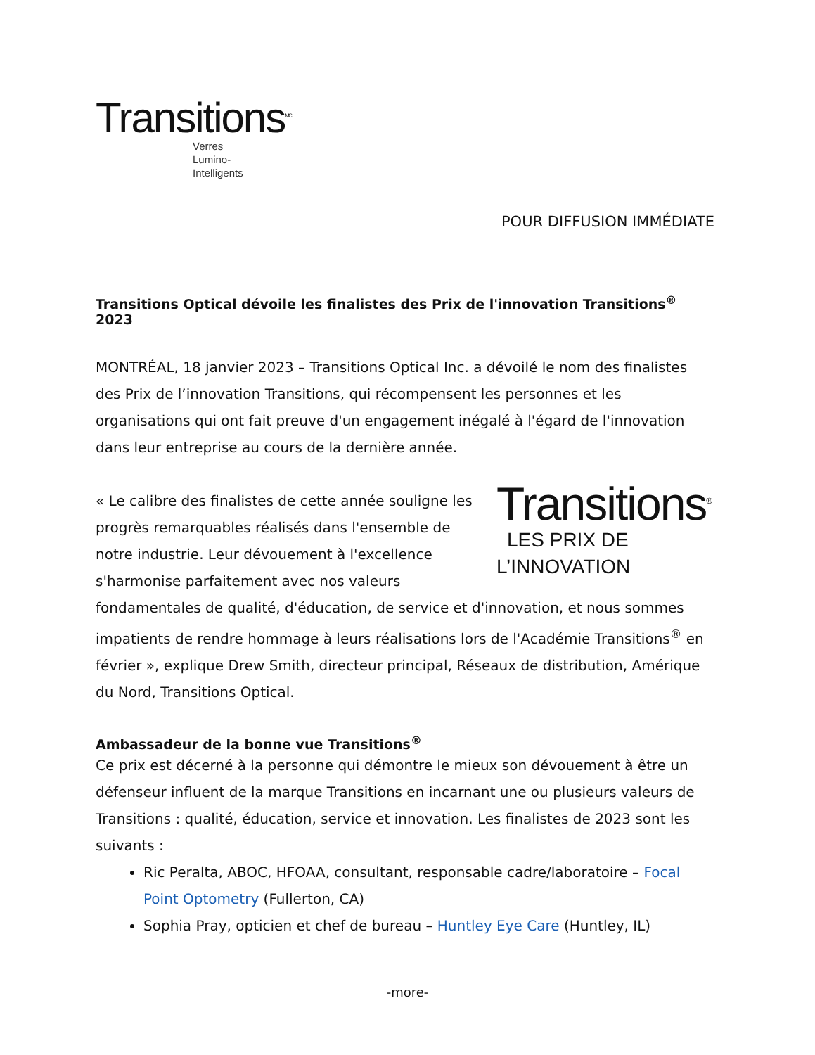Transitions<sup>MC</sup>
Verres
Lumino-
Intelligents
POUR DIFFUSION IMMÉDIATE
Transitions Optical dévoile les finalistes des Prix de l'innovation Transitions<sup>®</sup> 2023
MONTRÉAL, 18 janvier 2023 – Transitions Optical Inc. a dévoilé le nom des finalistes des Prix de l’innovation Transitions, qui récompensent les personnes et les organisations qui ont fait preuve d'un engagement inégalé à l'égard de l'innovation dans leur entreprise au cours de la dernière année.
Transitions<sup>®</sup>
LES PRIX DE
L’INNOVATION « Le calibre des finalistes de cette année souligne les progrès remarquables réalisés dans l'ensemble de notre industrie. Leur dévouement à l'excellence s'harmonise parfaitement avec nos valeurs fondamentales de qualité, d'éducation, de service et d'innovation, et nous sommes impatients de rendre hommage à leurs réalisations lors de l'Académie Transitions<sup>®</sup> en février », explique Drew Smith, directeur principal, Réseaux de distribution, Amérique du Nord, Transitions Optical.
Ambassadeur de la bonne vue Transitions<sup>®</sup>
Ce prix est décerné à la personne qui démontre le mieux son dévouement à être un défenseur influent de la marque Transitions en incarnant une ou plusieurs valeurs de Transitions : qualité, éducation, service et innovation. Les finalistes de 2023 sont les suivants :
Ric Peralta, ABOC, HFOAA, consultant, responsable cadre/laboratoire – Focal Point Optometry (Fullerton, CA)
Sophia Pray, opticien et chef de bureau – Huntley Eye Care (Huntley, IL)
-more-